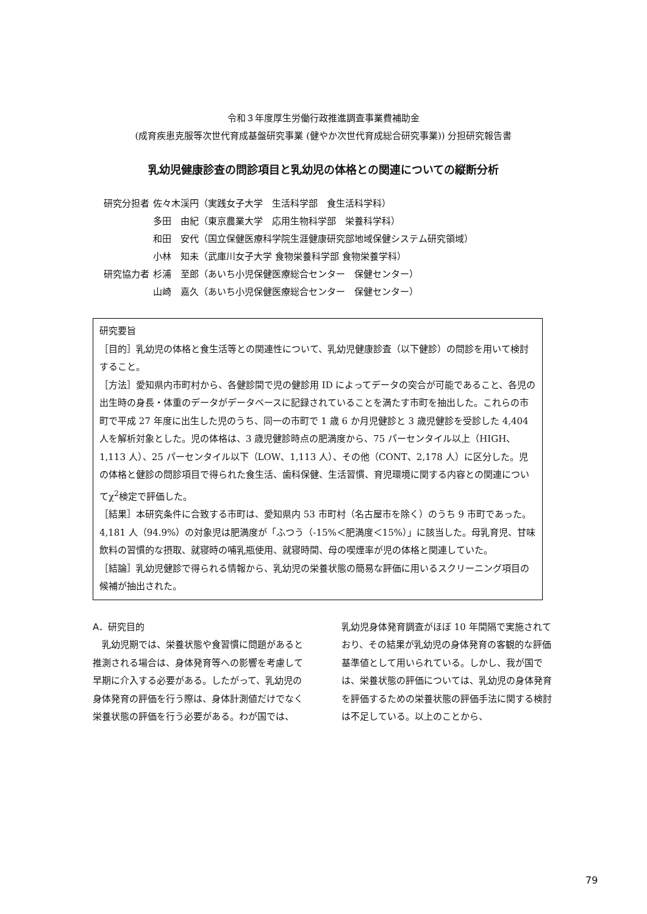令和３年度厚生労働行政推進調査事業費補助金
(成育疾患克服等次世代育成基盤研究事業 (健やか次世代育成総合研究事業)) 分担研究報告書
乳幼児健康診査の問診項目と乳幼児の体格との関連についての縦断分析
| 研究分担者 | 佐々木渓円（実践女子大学 生活科学部 食生活科学科） |
| | 多田 由紀（東京農業大学 応用生物科学部 栄養科学科） |
| | 和田 安代（国立保健医療科学院生涯健康研究部地域保健システム研究領域） |
| | 小林 知未（武庫川女子大学 食物栄養科学部 食物栄養学科） |
| 研究協力者 | 杉浦 至郎（あいち小児保健医療総合センター 保健センター） |
| | 山崎 嘉久（あいち小児保健医療総合センター 保健センター） |
研究要旨
［目的］乳幼児の体格と食生活等との関連性について、乳幼児健康診査（以下健診）の問診を用いて検討すること。
［方法］愛知県内市町村から、各健診間で児の健診用 ID によってデータの突合が可能であること、各児の出生時の身長・体重のデータがデータベースに記録されていることを満たす市町を抽出した。これらの市町で平成 27 年度に出生した児のうち、同一の市町で 1 歳 6 か月児健診と 3 歳児健診を受診した 4,404 人を解析対象とした。児の体格は、3 歳児健診時点の肥満度から、75 パーセンタイル以上（HIGH、1,113 人）、25 パーセンタイル以下（LOW、1,113 人）、その他（CONT、2,178 人）に区分した。児の体格と健診の問診項目で得られた食生活、歯科保健、生活習慣、育児環境に関する内容との関連についてχ<sup>2</sup>検定で評価した。
［結果］本研究条件に合致する市町は、愛知県内 53 市町村（名古屋市を除く）のうち 9 市町であった。4,181 人（94.9%）の対象児は肥満度が「ふつう（-15%＜肥満度＜15%）」に該当した。母乳育児、甘味飲料の習慣的な摂取、就寝時の哺乳瓶使用、就寝時間、母の喫煙率が児の体格と関連していた。
［結論］乳幼児健診で得られる情報から、乳幼児の栄養状態の簡易な評価に用いるスクリーニング項目の候補が抽出された。
A．研究目的
　乳幼児期では、栄養状態や食習慣に問題があると推測される場合は、身体発育等への影響を考慮して早期に介入する必要がある。したがって、乳幼児の身体発育の評価を行う際は、身体計測値だけでなく栄養状態の評価を行う必要がある。わが国では、
乳幼児身体発育調査がほぼ 10 年間隔で実施されており、その結果が乳幼児の身体発育の客観的な評価基準値として用いられている。しかし、我が国では、栄養状態の評価については、乳幼児の身体発育を評価するための栄養状態の評価手法に関する検討は不足している。以上のことから、
79